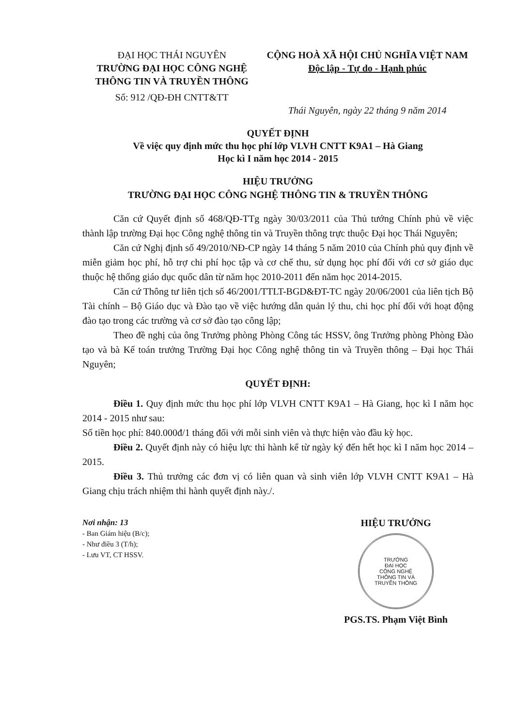ĐẠI HỌC THÁI NGUYÊN
TRƯỜNG ĐẠI HỌC CÔNG NGHỆ
THÔNG TIN VÀ TRUYỀN THÔNG
Số: 912 /QĐ-ĐH CNTT&TT
CỘNG HOÀ XÃ HỘI CHỦ NGHĨA VIỆT NAM
Độc lập - Tự do - Hạnh phúc
Thái Nguyên, ngày 22 tháng 9 năm 2014
QUYẾT ĐỊNH
Về việc quy định mức thu học phí lớp VLVH CNTT K9A1 – Hà Giang
Học kì I năm học 2014 - 2015
HIỆU TRƯỞNG
TRƯỜNG ĐẠI HỌC CÔNG NGHỆ THÔNG TIN & TRUYỀN THÔNG
Căn cứ Quyết định số 468/QĐ-TTg ngày 30/03/2011 của Thủ tướng Chính phủ về việc thành lập trường Đại học Công nghệ thông tin và Truyền thông trực thuộc Đại học Thái Nguyên;
Căn cứ Nghị định số 49/2010/NĐ-CP ngày 14 tháng 5 năm 2010 của Chính phủ quy định về miễn giảm học phí, hỗ trợ chi phí học tập và cơ chế thu, sử dụng học phí đối với cơ sở giáo dục thuộc hệ thống giáo dục quốc dân từ năm học 2010-2011 đến năm học 2014-2015.
Căn cứ Thông tư liên tịch số 46/2001/TTLT-BGD&ĐT-TC ngày 20/06/2001 của liên tịch Bộ Tài chính – Bộ Giáo dục và Đào tạo về việc hướng dẫn quản lý thu, chi học phí đối với hoạt động đào tạo trong các trường và cơ sở đào tạo công lập;
Theo đề nghị của ông Trưởng phòng Phòng Công tác HSSV, ông Trưởng phòng Phòng Đào tạo và bà Kế toán trưởng Trường Đại học Công nghệ thông tin và Truyền thông – Đại học Thái Nguyên;
QUYẾT ĐỊNH:
Điều 1. Quy định mức thu học phí lớp VLVH CNTT K9A1 – Hà Giang, học kì I năm học 2014 - 2015 như sau:
Số tiền học phí: 840.000đ/1 tháng đối với mỗi sinh viên và thực hiện vào đầu kỳ học.
Điều 2. Quyết định này có hiệu lực thi hành kể từ ngày ký đến hết học kì I năm học 2014 – 2015.
Điều 3. Thủ trưởng các đơn vị có liên quan và sinh viên lớp VLVH CNTT K9A1 – Hà Giang chịu trách nhiệm thi hành quyết định này./.
Nơi nhận: 13
- Ban Giám hiệu (B/c);
- Như điều 3 (T/h);
- Lưu VT, CT HSSV.
HIỆU TRƯỞNG
TRƯỜNG
ĐẠI HỌC
CÔNG NGHỆ
THÔNG TIN VÀ
TRUYỀN THÔNG
PGS.TS. Phạm Việt Bình